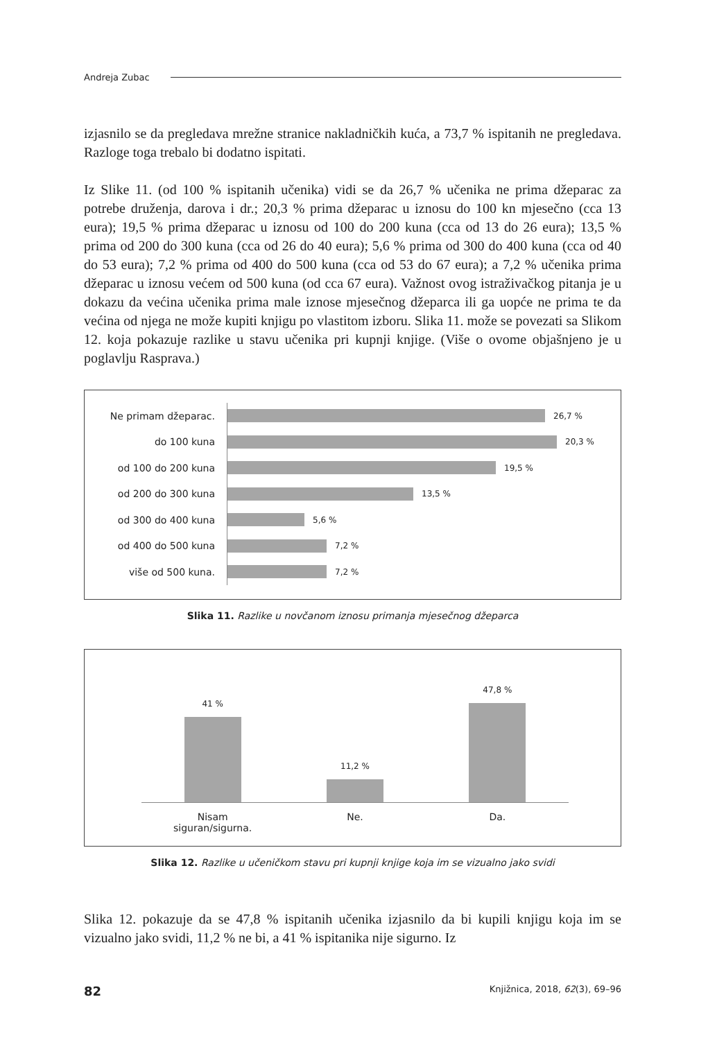Andreja Zubac
izjasnilo se da pregledava mrežne stranice nakladničkih kuća, a 73,7 % ispitanih ne pregledava. Razloge toga trebalo bi dodatno ispitati.
Iz Slike 11. (od 100 % ispitanih učenika) vidi se da 26,7 % učenika ne prima džeparac za potrebe druženja, darova i dr.; 20,3 % prima džeparac u iznosu do 100 kn mjesečno (cca 13 eura); 19,5 % prima džeparac u iznosu od 100 do 200 kuna (cca od 13 do 26 eura); 13,5 % prima od 200 do 300 kuna (cca od 26 do 40 eura); 5,6 % prima od 300 do 400 kuna (cca od 40 do 53 eura); 7,2 % prima od 400 do 500 kuna (cca od 53 do 67 eura); a 7,2 % učenika prima džeparac u iznosu većem od 500 kuna (od cca 67 eura). Važnost ovog istraživačkog pitanja je u dokazu da većina učenika prima male iznose mjesečnog džeparca ili ga uopće ne prima te da većina od njega ne može kupiti knjigu po vlastitom izboru. Slika 11. može se povezati sa Slikom 12. koja pokazuje razlike u stavu učenika pri kupnji knjige. (Više o ovome objašnjeno je u poglavlju Rasprava.)
Ne primam džeparac.
26,7 %
do 100 kuna
20,3 %
od 100 do 200 kuna
19,5 %
od 200 do 300 kuna
13,5 %
od 300 do 400 kuna
5,6 %
od 400 do 500 kuna
7,2 %
više od 500 kuna.
7,2 %
Slika 11. Razlike u novčanom iznosu primanja mjesečnog džeparca
41 %
11,2 %
47,8 %
Nisam siguran/sigurna. Ne. Da.
Slika 12. Razlike u učeničkom stavu pri kupnji knjige koja im se vizualno jako svidi
Slika 12. pokazuje da se 47,8 % ispitanih učenika izjasnilo da bi kupili knjigu koja im se vizualno jako svidi, 11,2 % ne bi, a 41 % ispitanika nije sigurno. Iz
82 Knjižnica, 2018, 62(3), 69–96